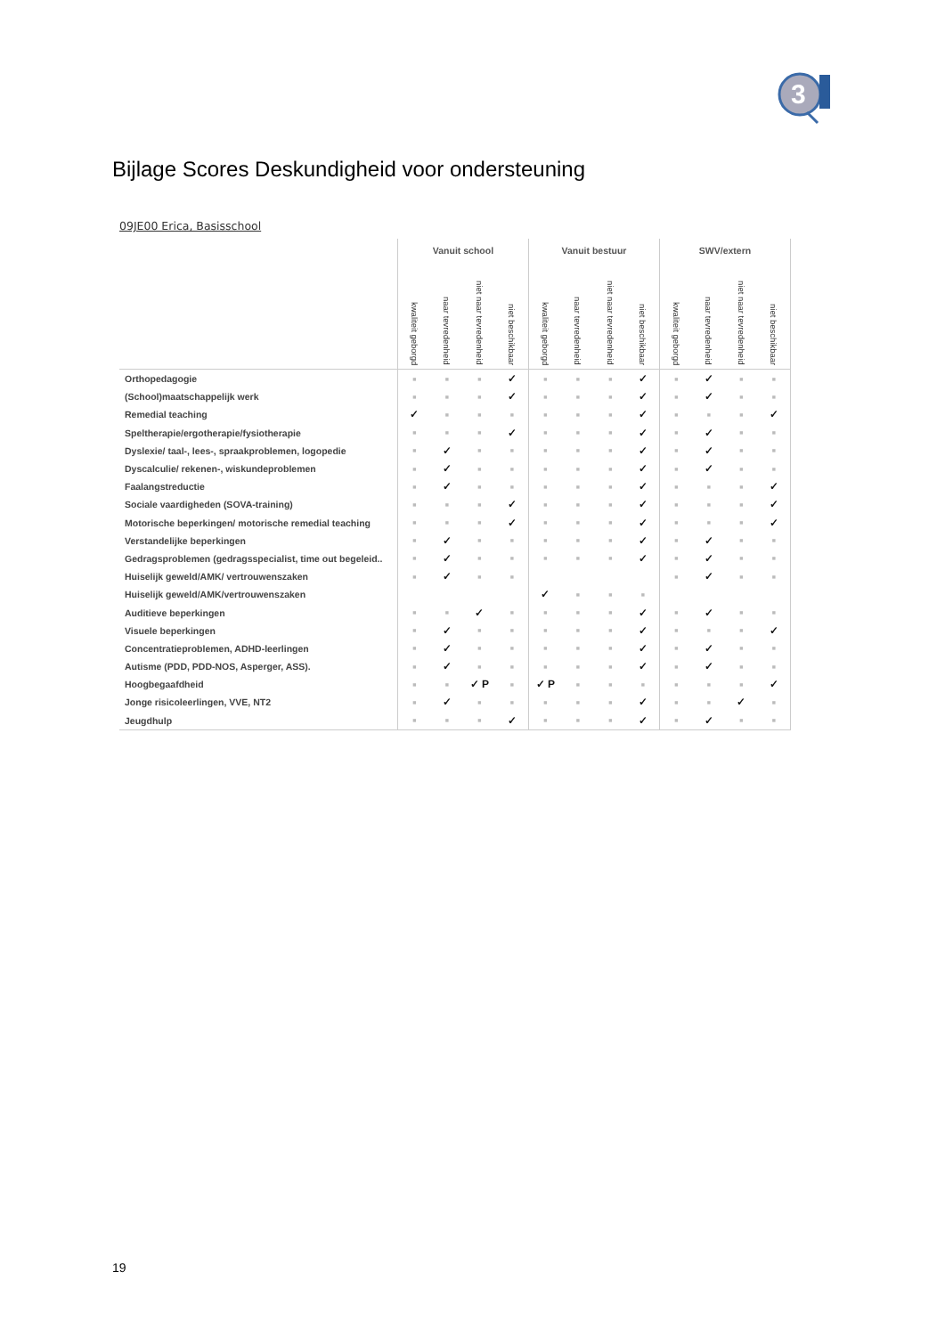3
Bijlage Scores Deskundigheid voor ondersteuning
09JE00 Erica, Basisschool
| | Vanuit school | | | | Vanuit bestuur | | | | SWV/extern | | | |
| --- | --- | --- | --- | --- | --- | --- | --- | --- | --- | --- | --- | --- |
| | kwaliteit geborgd | naar tevredenheid | niet naar tevredenheid | niet beschikbaar | kwaliteit geborgd | naar tevredenheid | niet naar tevredenheid | niet beschikbaar | kwaliteit geborgd | naar tevredenheid | niet naar tevredenheid | niet beschikbaar |
| Orthopedagogie | ■ | ■ | ■ | ✓ | ■ | ■ | ■ | ✓ | ■ | ✓ | ■ | ■ |
| (School)maatschappelijk werk | ■ | ■ | ■ | ✓ | ■ | ■ | ■ | ✓ | ■ | ✓ | ■ | ■ |
| Remedial teaching | ✓ | ■ | ■ | ■ | ■ | ■ | ■ | ✓ | ■ | ■ | ■ | ✓ |
| Speltherapie/ergotherapie/fysiotherapie | ■ | ■ | ■ | ✓ | ■ | ■ | ■ | ✓ | ■ | ✓ | ■ | ■ |
| Dyslexie/ taal-, lees-, spraakproblemen, logopedie | ■ | ✓ | ■ | ■ | ■ | ■ | ■ | ✓ | ■ | ✓ | ■ | ■ |
| Dyscalculie/ rekenen-, wiskundeproblemen | ■ | ✓ | ■ | ■ | ■ | ■ | ■ | ✓ | ■ | ✓ | ■ | ■ |
| Faalangstreductie | ■ | ✓ | ■ | ■ | ■ | ■ | ■ | ✓ | ■ | ■ | ■ | ✓ |
| Sociale vaardigheden (SOVA-training) | ■ | ■ | ■ | ✓ | ■ | ■ | ■ | ✓ | ■ | ■ | ■ | ✓ |
| Motorische beperkingen/ motorische remedial teaching | ■ | ■ | ■ | ✓ | ■ | ■ | ■ | ✓ | ■ | ■ | ■ | ✓ |
| Verstandelijke beperkingen | ■ | ✓ | ■ | ■ | ■ | ■ | ■ | ✓ | ■ | ✓ | ■ | ■ |
| Gedragsproblemen (gedragsspecialist, time out begeleid.. | ■ | ✓ | ■ | ■ | ■ | ■ | ■ | ✓ | ■ | ✓ | ■ | ■ |
| Huiselijk geweld/AMK/ vertrouwenszaken | ■ | ✓ | ■ | ■ | | | | | ■ | ✓ | ■ | ■ |
| Huiselijk geweld/AMK/vertrouwenszaken | | | | | ✓ | ■ | ■ | ■ | | | | |
| Auditieve beperkingen | ■ | ■ | ✓ | ■ | ■ | ■ | ■ | ✓ | ■ | ✓ | ■ | ■ |
| Visuele beperkingen | ■ | ✓ | ■ | ■ | ■ | ■ | ■ | ✓ | ■ | ■ | ■ | ✓ |
| Concentratieproblemen, ADHD-leerlingen | ■ | ✓ | ■ | ■ | ■ | ■ | ■ | ✓ | ■ | ✓ | ■ | ■ |
| Autisme (PDD, PDD-NOS, Asperger, ASS). | ■ | ✓ | ■ | ■ | ■ | ■ | ■ | ✓ | ■ | ✓ | ■ | ■ |
| Hoogbegaafdheid | ■ | ■ | ✓ P | ■ | ✓ P | ■ | ■ | ■ | ■ | ■ | ■ | ✓ |
| Jonge risicoleerlingen, VVE, NT2 | ■ | ✓ | ■ | ■ | ■ | ■ | ■ | ✓ | ■ | ■ | ✓ | ■ |
| Jeugdhulp | ■ | ■ | ■ | ✓ | ■ | ■ | ■ | ✓ | ■ | ✓ | ■ | ■ |
19